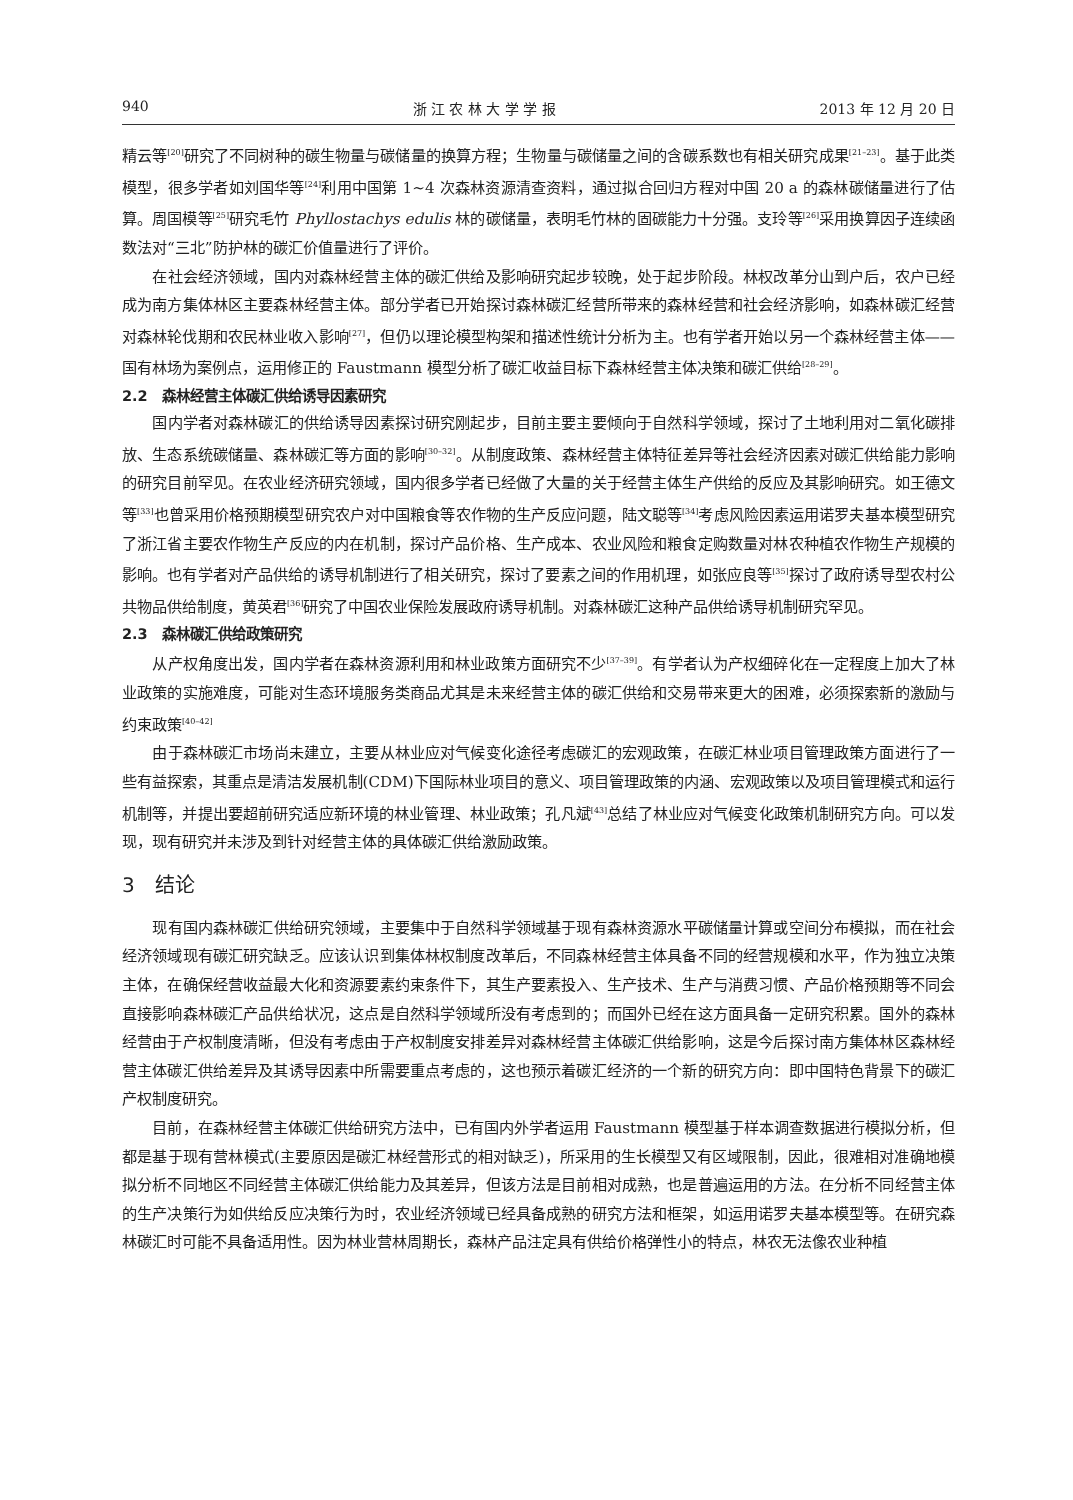940 浙 江 农 林 大 学 学 报 2013 年 12 月 20 日
精云等<sup>[20]</sup>研究了不同树种的碳生物量与碳储量的换算方程；生物量与碳储量之间的含碳系数也有相关研究成果<sup>[21–23]</sup>。基于此类模型，很多学者如刘国华等<sup>[24]</sup>利用中国第 1~4 次森林资源清查资料，通过拟合回归方程对中国 20 a 的森林碳储量进行了估算。周国模等<sup>[25]</sup>研究毛竹 Phyllostachys edulis 林的碳储量，表明毛竹林的固碳能力十分强。支玲等<sup>[26]</sup>采用换算因子连续函数法对“三北”防护林的碳汇价值量进行了评价。
在社会经济领域，国内对森林经营主体的碳汇供给及影响研究起步较晚，处于起步阶段。林权改革分山到户后，农户已经成为南方集体林区主要森林经营主体。部分学者已开始探讨森林碳汇经营所带来的森林经营和社会经济影响，如森林碳汇经营对森林轮伐期和农民林业收入影响<sup>[27]</sup>，但仍以理论模型构架和描述性统计分析为主。也有学者开始以另一个森林经营主体——国有林场为案例点，运用修正的 Faustmann 模型分析了碳汇收益目标下森林经营主体决策和碳汇供给<sup>[28–29]</sup>。
2.2　森林经营主体碳汇供给诱导因素研究
国内学者对森林碳汇的供给诱导因素探讨研究刚起步，目前主要主要倾向于自然科学领域，探讨了土地利用对二氧化碳排放、生态系统碳储量、森林碳汇等方面的影响<sup>[30–32]</sup>。从制度政策、森林经营主体特征差异等社会经济因素对碳汇供给能力影响的研究目前罕见。在农业经济研究领域，国内很多学者已经做了大量的关于经营主体生产供给的反应及其影响研究。如王德文等<sup>[33]</sup>也曾采用价格预期模型研究农户对中国粮食等农作物的生产反应问题，陆文聪等<sup>[34]</sup>考虑风险因素运用诺罗夫基本模型研究了浙江省主要农作物生产反应的内在机制，探讨产品价格、生产成本、农业风险和粮食定购数量对林农种植农作物生产规模的影响。也有学者对产品供给的诱导机制进行了相关研究，探讨了要素之间的作用机理，如张应良等<sup>[35]</sup>探讨了政府诱导型农村公共物品供给制度，黄英君<sup>[36]</sup>研究了中国农业保险发展政府诱导机制。对森林碳汇这种产品供给诱导机制研究罕见。
2.3　森林碳汇供给政策研究
从产权角度出发，国内学者在森林资源利用和林业政策方面研究不少<sup>[37–39]</sup>。有学者认为产权细碎化在一定程度上加大了林业政策的实施难度，可能对生态环境服务类商品尤其是未来经营主体的碳汇供给和交易带来更大的困难，必须探索新的激励与约束政策<sup>[40–42]</sup>
由于森林碳汇市场尚未建立，主要从林业应对气候变化途径考虑碳汇的宏观政策，在碳汇林业项目管理政策方面进行了一些有益探索，其重点是清洁发展机制(CDM)下国际林业项目的意义、项目管理政策的内涵、宏观政策以及项目管理模式和运行机制等，并提出要超前研究适应新环境的林业管理、林业政策；孔凡斌<sup>[43]</sup>总结了林业应对气候变化政策机制研究方向。可以发现，现有研究并未涉及到针对经营主体的具体碳汇供给激励政策。
3　结论
现有国内森林碳汇供给研究领域，主要集中于自然科学领域基于现有森林资源水平碳储量计算或空间分布模拟，而在社会经济领域现有碳汇研究缺乏。应该认识到集体林权制度改革后，不同森林经营主体具备不同的经营规模和水平，作为独立决策主体，在确保经营收益最大化和资源要素约束条件下，其生产要素投入、生产技术、生产与消费习惯、产品价格预期等不同会直接影响森林碳汇产品供给状况，这点是自然科学领域所没有考虑到的；而国外已经在这方面具备一定研究积累。国外的森林经营由于产权制度清晰，但没有考虑由于产权制度安排差异对森林经营主体碳汇供给影响，这是今后探讨南方集体林区森林经营主体碳汇供给差异及其诱导因素中所需要重点考虑的，这也预示着碳汇经济的一个新的研究方向：即中国特色背景下的碳汇产权制度研究。
目前，在森林经营主体碳汇供给研究方法中，已有国内外学者运用 Faustmann 模型基于样本调查数据进行模拟分析，但都是基于现有营林模式(主要原因是碳汇林经营形式的相对缺乏)，所采用的生长模型又有区域限制，因此，很难相对准确地模拟分析不同地区不同经营主体碳汇供给能力及其差异，但该方法是目前相对成熟，也是普遍运用的方法。在分析不同经营主体的生产决策行为如供给反应决策行为时，农业经济领域已经具备成熟的研究方法和框架，如运用诺罗夫基本模型等。在研究森林碳汇时可能不具备适用性。因为林业营林周期长，森林产品注定具有供给价格弹性小的特点，林农无法像农业种植